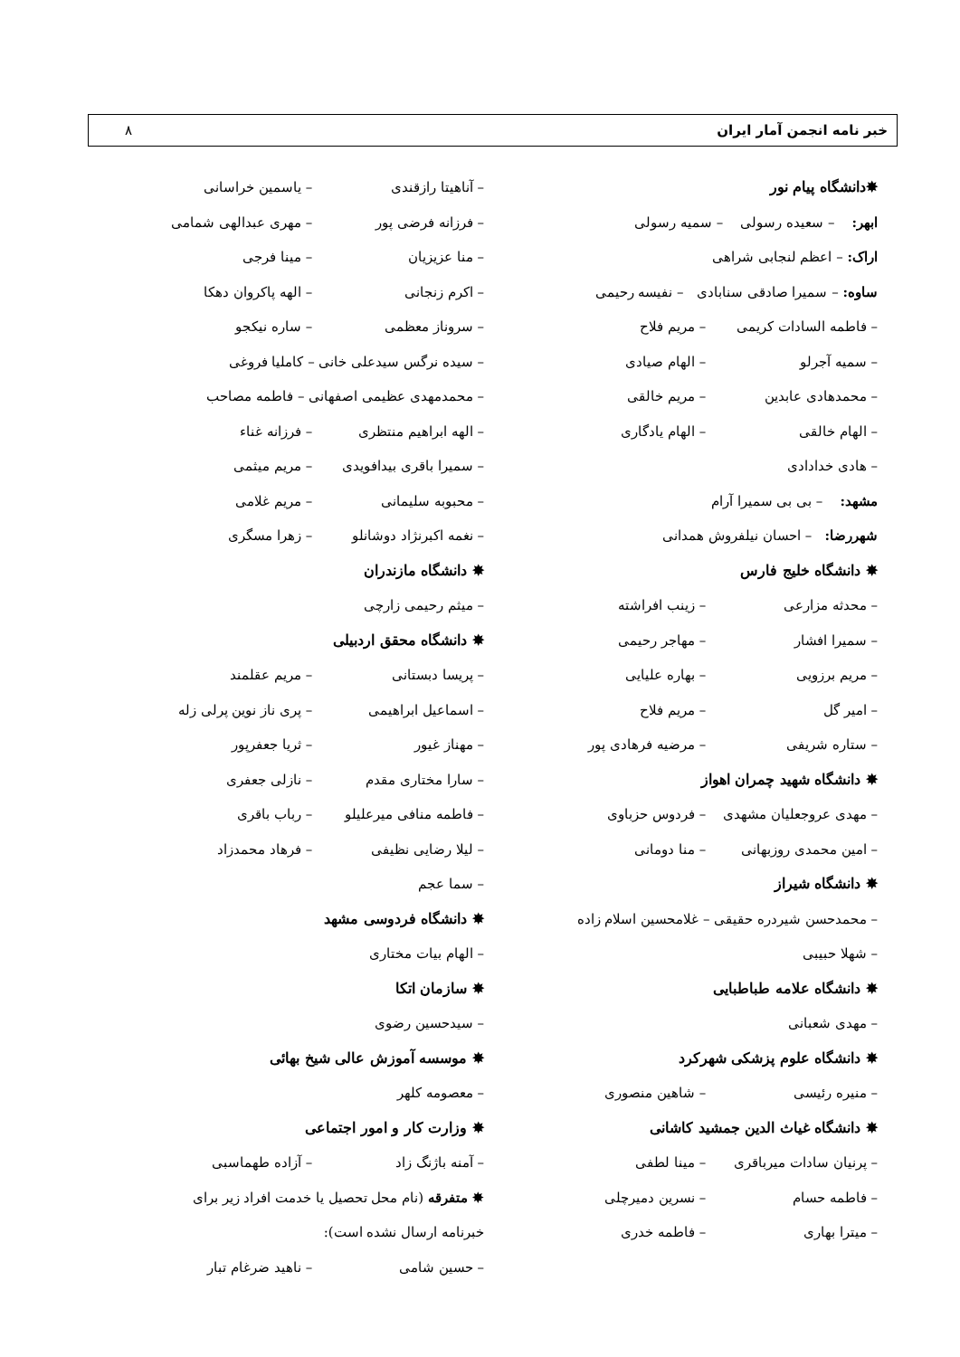خبر نامه انجمن آمار ایران ۸
✸دانشگاه پیام نور
ابهر: – سعیده رسولی – سمیه رسولی
اراک: – اعظم لنجابی شراهی
ساوه: – سمیرا صادقی سنابادی – نفیسه رحیمی
– فاطمه السادات کریمی – مریم فلاح
– سمیه آجرلو – الهام صیادی
– محمدهادی عابدین – مریم خالقی
– الهام خالقی – الهام یادگاری
– هادی خدادادی
مشهد: – بی بی سمیرا آرام
شهررضا: – احسان نیلفروش همدانی
✸ دانشگاه خلیج فارس
– محدثه مزارعی – زینب افراشته
– سمیرا افشار – مهاجر رحیمی
– مریم برزویی – بهاره علیایی
– امیر گل – مریم فلاح
– ستاره شریفی – مرضیه فرهادی پور
✸ دانشگاه شهید چمران اهواز
– مهدی عروجعلیان مشهدی – فردوس حزباوی
– امین محمدی روزبهانی – منا دومانی
✸ دانشگاه شیراز
– محمدحسن شیردره حقیقی – غلامحسین اسلام زاده
– شهلا حبیبی
✸ دانشگاه علامه طباطبایی
– مهدی شعبانی
✸ دانشگاه علوم پزشکی شهرکرد
– منیره رئیسی – شاهین منصوری
✸ دانشگاه غیاث الدین جمشید کاشانی
– پرنیان سادات میرباقری – مینا لطفی
– فاطمه حسام – نسرین دمیرچلی
– میترا بهاری – فاطمه خدری
– آناهیتا رازقندی – یاسمین خراسانی
– فرزانه فرضی پور – مهری عبدالهی شمامی
– منا عزیزیان – مینا فرجی
– اکرم زنجانی – الهه پاکروان دهکا
– سروناز معظمی – ساره نیکجو
– سیده نرگس سیدعلی خانی – کاملیا فروغی
– محمدمهدی عظیمی اصفهانی – فاطمه مصاحب
– الهه ابراهیم منتظری – فرزانه غناء
– سمیرا باقری بیدافویدی – مریم میثمی
– محبوبه سلیمانی – مریم غلامی
– نغمه اکبرنژاد دوشانلو – زهرا مسگری
✸ دانشگاه مازندران
– میثم رحیمی زارچی
✸ دانشگاه محقق اردبیلی
– پریسا دبستانی – مریم عقلمند
– اسماعیل ابراهیمی – پری ناز نوین پرلی زله
– مهناز غیور – ثریا جعفرپور
– سارا مختاری مقدم – نازلی جعفری
– فاطمه منافی میرعلیلو – رباب باقری
– لیلا رضایی نظیفی – فرهاد محمدزاد
– سما عجم
✸ دانشگاه فردوسی مشهد
– الهام بیات مختاری
✸ سازمان اتکا
– سیدحسین رضوی
✸ موسسه آموزش عالی شیخ بهائی
– معصومه کلهر
✸ وزارت کار و امور اجتماعی
– آمنه باژنگ زاد – آزاده طهماسبی
✸ متفرقه (نام محل تحصیل یا خدمت افراد زیر برای
خبرنامه ارسال نشده است):
– حسین شامی – ناهید ضرغام تبار